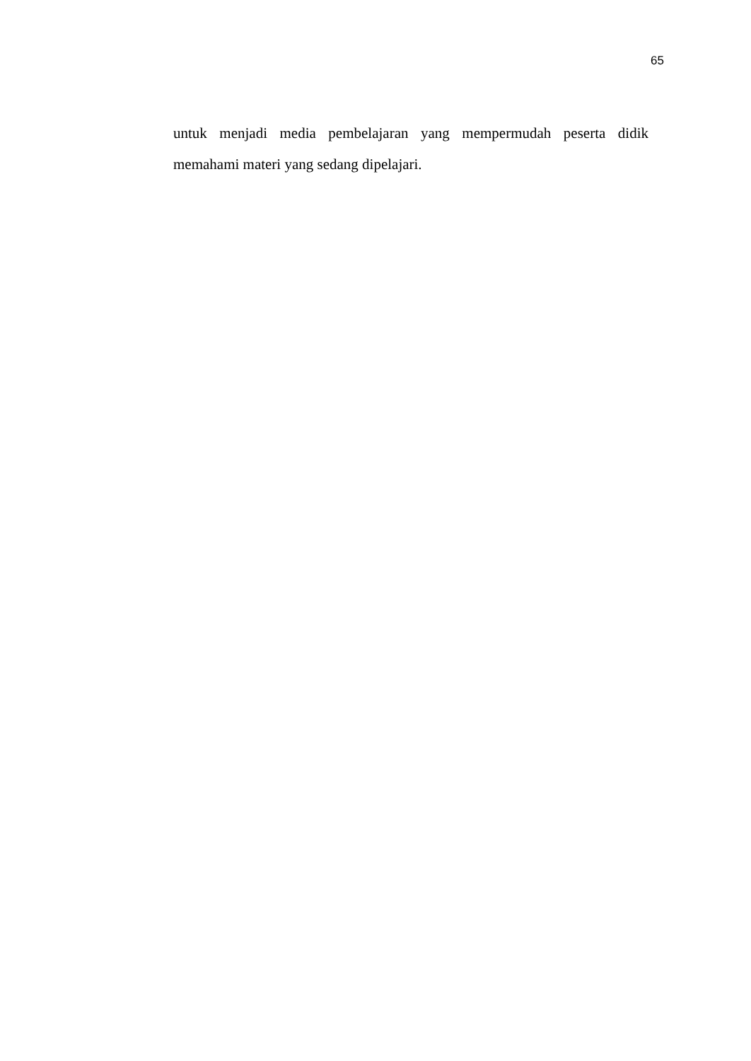65
untuk menjadi media pembelajaran yang mempermudah peserta didik memahami materi yang sedang dipelajari.